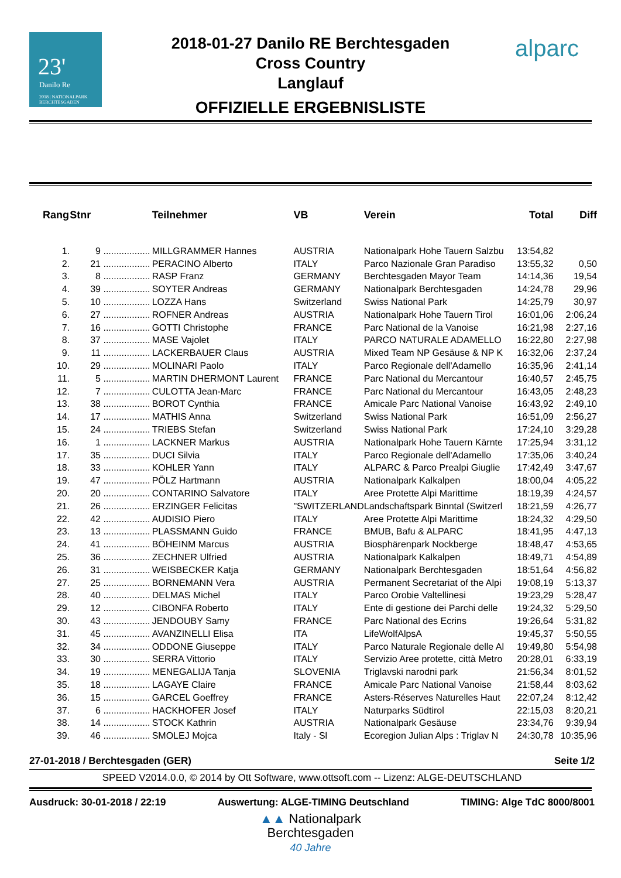23'
Danilo Re
2018 | NATIONALPARK BERCHTESGADEN
alparc
2018-01-27 Danilo RE Berchtesgaden
Cross Country
Langlauf
OFFIZIELLE ERGEBNISLISTE
| Rang | Stnr | | Teilnehmer | VB | Verein | Total | Diff |
| --- | --- | --- | --- | --- | --- | --- | --- |
| 1. | 9 | .................. | MILLGRAMMER Hannes | AUSTRIA | Nationalpark Hohe Tauern Salzbu | 13:54,82 | |
| 2. | 21 | .................. | PERACINO Alberto | ITALY | Parco Nazionale Gran Paradiso | 13:55,32 | 0,50 |
| 3. | 8 | .................. | RASP Franz | GERMANY | Berchtesgaden Mayor Team | 14:14,36 | 19,54 |
| 4. | 39 | .................. | SOYTER Andreas | GERMANY | Nationalpark Berchtesgaden | 14:24,78 | 29,96 |
| 5. | 10 | .................. | LOZZA Hans | Switzerland | Swiss National Park | 14:25,79 | 30,97 |
| 6. | 27 | .................. | ROFNER Andreas | AUSTRIA | Nationalpark Hohe Tauern Tirol | 16:01,06 | 2:06,24 |
| 7. | 16 | .................. | GOTTI Christophe | FRANCE | Parc National de la Vanoise | 16:21,98 | 2:27,16 |
| 8. | 37 | .................. | MASE Vajolet | ITALY | PARCO NATURALE ADAMELLO | 16:22,80 | 2:27,98 |
| 9. | 11 | .................. | LACKERBAUER Claus | AUSTRIA | Mixed Team NP Gesäuse & NP K | 16:32,06 | 2:37,24 |
| 10. | 29 | .................. | MOLINARI Paolo | ITALY | Parco Regionale dell'Adamello | 16:35,96 | 2:41,14 |
| 11. | 5 | .................. | MARTIN DHERMONT Laurent | FRANCE | Parc National du Mercantour | 16:40,57 | 2:45,75 |
| 12. | 7 | .................. | CULOTTA Jean-Marc | FRANCE | Parc National du Mercantour | 16:43,05 | 2:48,23 |
| 13. | 38 | .................. | BOROT Cynthia | FRANCE | Amicale Parc National Vanoise | 16:43,92 | 2:49,10 |
| 14. | 17 | .................. | MATHIS Anna | Switzerland | Swiss National Park | 16:51,09 | 2:56,27 |
| 15. | 24 | .................. | TRIEBS Stefan | Switzerland | Swiss National Park | 17:24,10 | 3:29,28 |
| 16. | 1 | .................. | LACKNER Markus | AUSTRIA | Nationalpark Hohe Tauern Kärnte | 17:25,94 | 3:31,12 |
| 17. | 35 | .................. | DUCI Silvia | ITALY | Parco Regionale dell'Adamello | 17:35,06 | 3:40,24 |
| 18. | 33 | .................. | KOHLER Yann | ITALY | ALPARC & Parco Prealpi Giuglie | 17:42,49 | 3:47,67 |
| 19. | 47 | .................. | PÖLZ Hartmann | AUSTRIA | Nationalpark Kalkalpen | 18:00,04 | 4:05,22 |
| 20. | 20 | .................. | CONTARINO Salvatore | ITALY | Aree Protette Alpi Marittime | 18:19,39 | 4:24,57 |
| 21. | 26 | .................. | ERZINGER Felicitas | "SWITZERLAND | Landschaftspark Binntal (Switzerl | 18:21,59 | 4:26,77 |
| 22. | 42 | .................. | AUDISIO Piero | ITALY | Aree Protette Alpi Marittime | 18:24,32 | 4:29,50 |
| 23. | 13 | .................. | PLASSMANN Guido | FRANCE | BMUB, Bafu & ALPARC | 18:41,95 | 4:47,13 |
| 24. | 41 | .................. | BÖHEINM Marcus | AUSTRIA | Biosphärenpark Nockberge | 18:48,47 | 4:53,65 |
| 25. | 36 | .................. | ZECHNER Ulfried | AUSTRIA | Nationalpark Kalkalpen | 18:49,71 | 4:54,89 |
| 26. | 31 | .................. | WEISBECKER Katja | GERMANY | Nationalpark Berchtesgaden | 18:51,64 | 4:56,82 |
| 27. | 25 | .................. | BORNEMANN Vera | AUSTRIA | Permanent Secretariat of the Alpi | 19:08,19 | 5:13,37 |
| 28. | 40 | .................. | DELMAS Michel | ITALY | Parco Orobie Valtellinesi | 19:23,29 | 5:28,47 |
| 29. | 12 | .................. | CIBONFA Roberto | ITALY | Ente di gestione dei Parchi delle | 19:24,32 | 5:29,50 |
| 30. | 43 | .................. | JENDOUBY Samy | FRANCE | Parc National des Ecrins | 19:26,64 | 5:31,82 |
| 31. | 45 | .................. | AVANZINELLI Elisa | ITA | LifeWolfAlpsA | 19:45,37 | 5:50,55 |
| 32. | 34 | .................. | ODDONE Giuseppe | ITALY | Parco Naturale Regionale delle Al | 19:49,80 | 5:54,98 |
| 33. | 30 | .................. | SERRA Vittorio | ITALY | Servizio Aree protette, città Metro | 20:28,01 | 6:33,19 |
| 34. | 19 | .................. | MENEGALIJA Tanja | SLOVENIA | Triglavski narodni park | 21:56,34 | 8:01,52 |
| 35. | 18 | .................. | LAGAYE Claire | FRANCE | Amicale Parc National Vanoise | 21:58,44 | 8:03,62 |
| 36. | 15 | .................. | GARCEL Goeffrey | FRANCE | Asters-Réserves Naturelles Haut | 22:07,24 | 8:12,42 |
| 37. | 6 | .................. | HACKHOFER Josef | ITALY | Naturparks Südtirol | 22:15,03 | 8:20,21 |
| 38. | 14 | .................. | STOCK Kathrin | AUSTRIA | Nationalpark Gesäuse | 23:34,76 | 9:39,94 |
| 39. | 46 | .................. | SMOLEJ Mojca | Italy - Sl | Ecoregion Julian Alps : Triglav N | 24:30,78 | 10:35,96 |
27-01-2018 / Berchtesgaden (GER) Seite 1/2
SPEED V2014.0.0, © 2014 by Ott Software, www.ottsoft.com -- Lizenz: ALGE-DEUTSCHLAND
Ausdruck: 30-01-2018 / 22:19 Auswertung: ALGE-TIMING Deutschland TIMING: Alge TdC 8000/8001
▲▲ Nationalpark
Berchtesgaden
40 Jahre